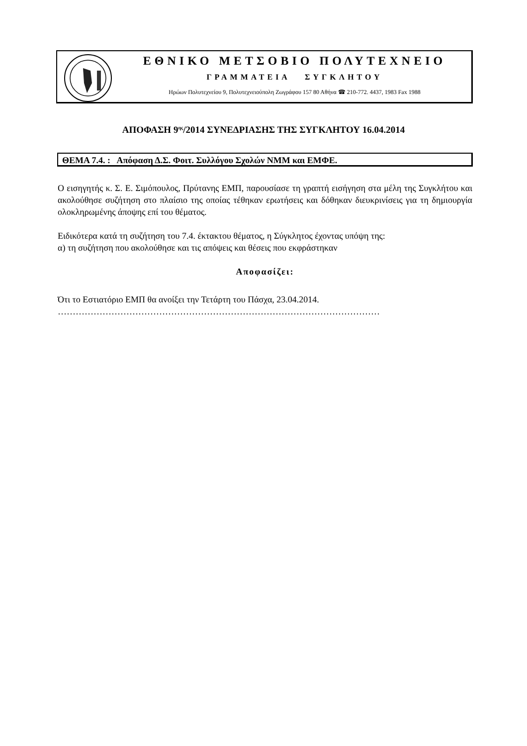ΕΘΝΙΚΟ ΜΕΤΣΟΒΙΟ ΠΟΛΥΤΕΧΝΕΙΟ
ΓΡΑΜΜΑΤΕΙΑ ΣΥΓΚΛΗΤΟΥ
Ηρώων Πολυτεχνείου 9, Πολυτεχνειούπολη Ζωγράφου 157 80 Αθήνα ☎ 210-772. 4437, 1983 Fax 1988
ΑΠΟΦΑΣΗ 9<sup>ης</sup>/2014 ΣΥΝΕΔΡΙΑΣΗΣ ΤΗΣ ΣΥΓΚΛΗΤΟΥ 16.04.2014
ΘΕΜΑ 7.4. : Απόφαση Δ.Σ. Φοιτ. Συλλόγου Σχολών ΝΜΜ και ΕΜΦΕ.
Ο εισηγητής κ. Σ. Ε. Σιμόπουλος, Πρύτανης ΕΜΠ, παρουσίασε τη γραπτή εισήγηση στα μέλη της Συγκλήτου και ακολούθησε συζήτηση στο πλαίσιο της οποίας τέθηκαν ερωτήσεις και δόθηκαν διευκρινίσεις για τη δημιουργία ολοκληρωμένης άποψης επί του θέματος.
Ειδικότερα κατά τη συζήτηση του 7.4. έκτακτου θέματος, η Σύγκλητος έχοντας υπόψη της:
α) τη συζήτηση που ακολούθησε και τις απόψεις και θέσεις που εκφράστηκαν
Αποφασίζει:
Ότι το Εστιατόριο ΕΜΠ θα ανοίξει την Τετάρτη του Πάσχα, 23.04.2014.
………………………………………………………………………………………………